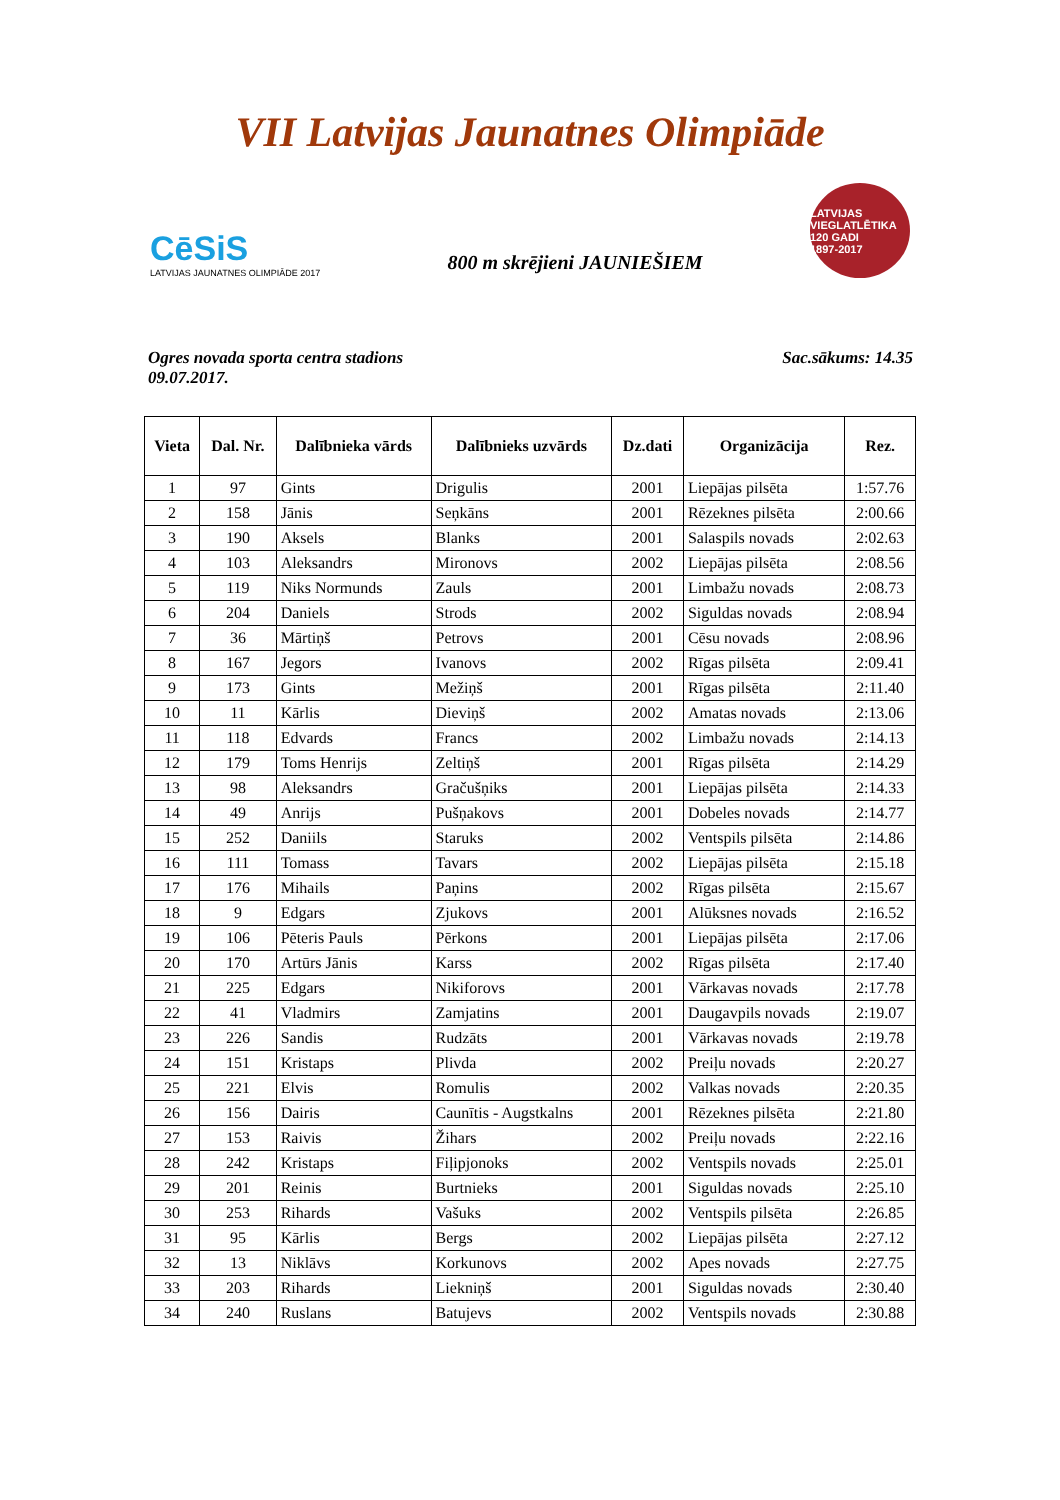VII Latvijas Jaunatnes Olimpiāde
CēSiS
LATVIJAS JAUNATNES OLIMPIĀDE 2017
800 m skrējieni JAUNIEŠIEM
LATVIJAS VIEGLATLĒTIKA
120 GADI
1897-2017
Ogres novada sporta centra stadions
09.07.2017.
Sac.sākums: 14.35
| Vieta | Dal. Nr. | Dalībnieka vārds | Dalībnieks uzvārds | Dz.dati | Organizācija | Rez. |
| --- | --- | --- | --- | --- | --- | --- |
| 1 | 97 | Gints | Drigulis | 2001 | Liepājas pilsēta | 1:57.76 |
| 2 | 158 | Jānis | Seņkāns | 2001 | Rēzeknes pilsēta | 2:00.66 |
| 3 | 190 | Aksels | Blanks | 2001 | Salaspils novads | 2:02.63 |
| 4 | 103 | Aleksandrs | Mironovs | 2002 | Liepājas pilsēta | 2:08.56 |
| 5 | 119 | Niks Normunds | Zauls | 2001 | Limbažu novads | 2:08.73 |
| 6 | 204 | Daniels | Strods | 2002 | Siguldas novads | 2:08.94 |
| 7 | 36 | Mārtiņš | Petrovs | 2001 | Cēsu novads | 2:08.96 |
| 8 | 167 | Jegors | Ivanovs | 2002 | Rīgas pilsēta | 2:09.41 |
| 9 | 173 | Gints | Mežiņš | 2001 | Rīgas pilsēta | 2:11.40 |
| 10 | 11 | Kārlis | Dieviņš | 2002 | Amatas novads | 2:13.06 |
| 11 | 118 | Edvards | Francs | 2002 | Limbažu novads | 2:14.13 |
| 12 | 179 | Toms Henrijs | Zeltiņš | 2001 | Rīgas pilsēta | 2:14.29 |
| 13 | 98 | Aleksandrs | Gračušņiks | 2001 | Liepājas pilsēta | 2:14.33 |
| 14 | 49 | Anrijs | Pušņakovs | 2001 | Dobeles novads | 2:14.77 |
| 15 | 252 | Daniils | Staruks | 2002 | Ventspils pilsēta | 2:14.86 |
| 16 | 111 | Tomass | Tavars | 2002 | Liepājas pilsēta | 2:15.18 |
| 17 | 176 | Mihails | Paņins | 2002 | Rīgas pilsēta | 2:15.67 |
| 18 | 9 | Edgars | Zjukovs | 2001 | Alūksnes novads | 2:16.52 |
| 19 | 106 | Pēteris Pauls | Pērkons | 2001 | Liepājas pilsēta | 2:17.06 |
| 20 | 170 | Artūrs Jānis | Karss | 2002 | Rīgas pilsēta | 2:17.40 |
| 21 | 225 | Edgars | Nikiforovs | 2001 | Vārkavas novads | 2:17.78 |
| 22 | 41 | Vladmirs | Zamjatins | 2001 | Daugavpils novads | 2:19.07 |
| 23 | 226 | Sandis | Rudzāts | 2001 | Vārkavas novads | 2:19.78 |
| 24 | 151 | Kristaps | Plivda | 2002 | Preiļu novads | 2:20.27 |
| 25 | 221 | Elvis | Romulis | 2002 | Valkas novads | 2:20.35 |
| 26 | 156 | Dairis | Caunītis - Augstkalns | 2001 | Rēzeknes pilsēta | 2:21.80 |
| 27 | 153 | Raivis | Žihars | 2002 | Preiļu novads | 2:22.16 |
| 28 | 242 | Kristaps | Fiļipjonoks | 2002 | Ventspils novads | 2:25.01 |
| 29 | 201 | Reinis | Burtnieks | 2001 | Siguldas novads | 2:25.10 |
| 30 | 253 | Rihards | Vašuks | 2002 | Ventspils pilsēta | 2:26.85 |
| 31 | 95 | Kārlis | Bergs | 2002 | Liepājas pilsēta | 2:27.12 |
| 32 | 13 | Niklāvs | Korkunovs | 2002 | Apes novads | 2:27.75 |
| 33 | 203 | Rihards | Liekniņš | 2001 | Siguldas novads | 2:30.40 |
| 34 | 240 | Ruslans | Batujevs | 2002 | Ventspils novads | 2:30.88 |